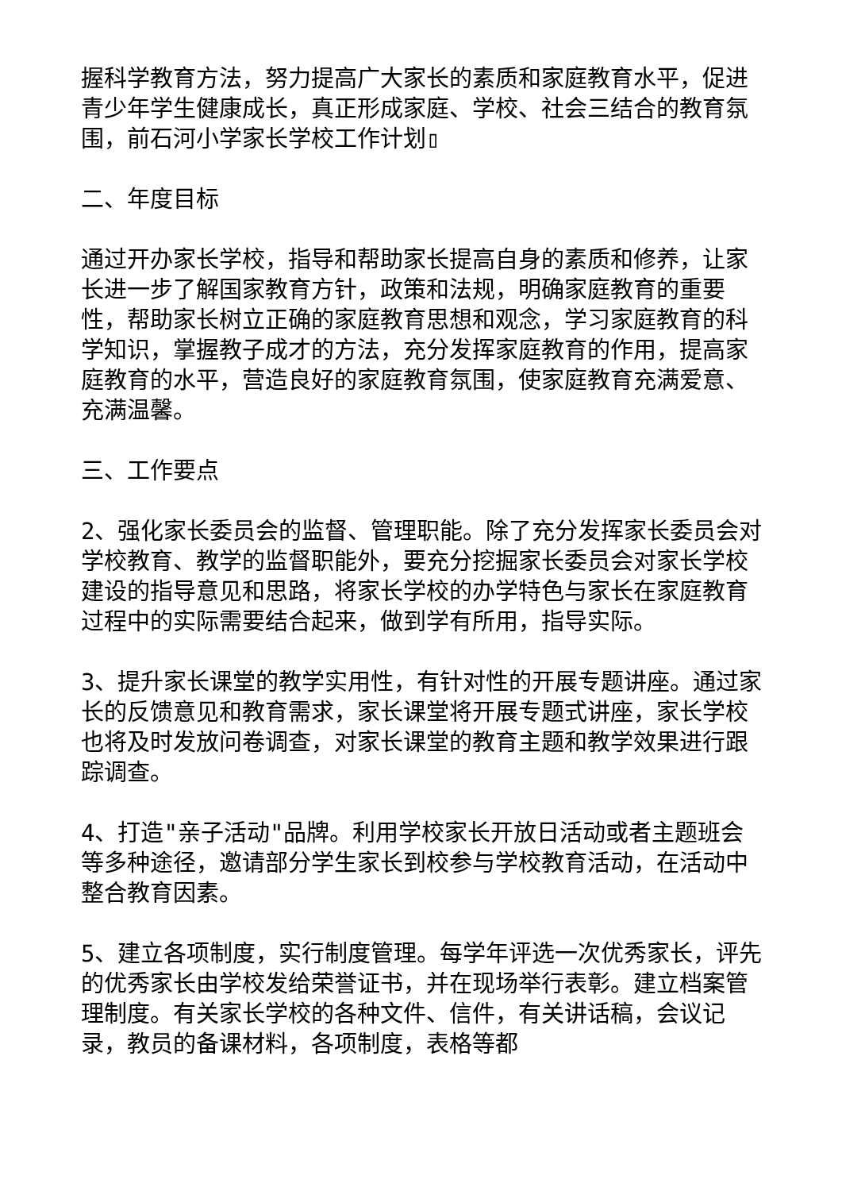握科学教育方法，努力提高广大家长的素质和家庭教育水平，促进青少年学生健康成长，真正形成家庭、学校、社会三结合的教育氛围，前石河小学家长学校工作计划▯
二、年度目标
通过开办家长学校，指导和帮助家长提高自身的素质和修养，让家长进一步了解国家教育方针，政策和法规，明确家庭教育的重要性，帮助家长树立正确的家庭教育思想和观念，学习家庭教育的科学知识，掌握教子成才的方法，充分发挥家庭教育的作用，提高家庭教育的水平，营造良好的家庭教育氛围，使家庭教育充满爱意、充满温馨。
三、工作要点
2、强化家长委员会的监督、管理职能。除了充分发挥家长委员会对学校教育、教学的监督职能外，要充分挖掘家长委员会对家长学校建设的指导意见和思路，将家长学校的办学特色与家长在家庭教育过程中的实际需要结合起来，做到学有所用，指导实际。
3、提升家长课堂的教学实用性，有针对性的开展专题讲座。通过家长的反馈意见和教育需求，家长课堂将开展专题式讲座，家长学校也将及时发放问卷调查，对家长课堂的教育主题和教学效果进行跟踪调查。
4、打造"亲子活动"品牌。利用学校家长开放日活动或者主题班会等多种途径，邀请部分学生家长到校参与学校教育活动，在活动中整合教育因素。
5、建立各项制度，实行制度管理。每学年评选一次优秀家长，评先的优秀家长由学校发给荣誉证书，并在现场举行表彰。建立档案管理制度。有关家长学校的各种文件、信件，有关讲话稿，会议记录，教员的备课材料，各项制度，表格等都